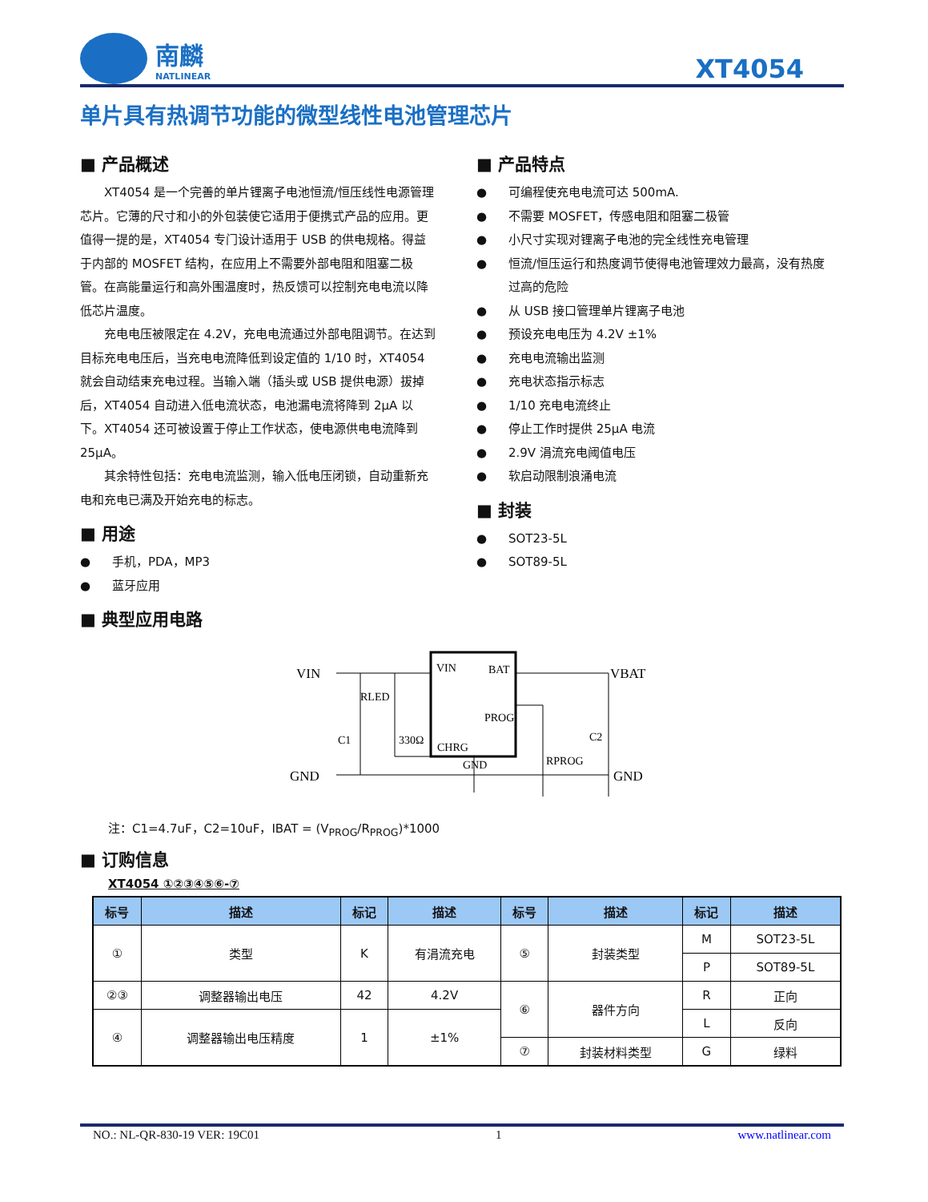南麟
NATLINEAR
XT4054
单片具有热调节功能的微型线性电池管理芯片
■ 产品概述
XT4054 是一个完善的单片锂离子电池恒流/恒压线性电源管理芯片。它薄的尺寸和小的外包装使它适用于便携式产品的应用。更值得一提的是，XT4054 专门设计适用于 USB 的供电规格。得益于内部的 MOSFET 结构，在应用上不需要外部电阻和阻塞二极管。在高能量运行和高外围温度时，热反馈可以控制充电电流以降低芯片温度。
充电电压被限定在 4.2V，充电电流通过外部电阻调节。在达到目标充电电压后，当充电电流降低到设定值的 1/10 时，XT4054 就会自动结束充电过程。当输入端（插头或 USB 提供电源）拔掉后，XT4054 自动进入低电流状态，电池漏电流将降到 2μA 以下。XT4054 还可被设置于停止工作状态，使电源供电电流降到 25μA。
其余特性包括：充电电流监测，输入低电压闭锁，自动重新充电和充电已满及开始充电的标志。
■ 用途
● 手机，PDA，MP3
● 蓝牙应用
■ 产品特点
● 可编程使充电电流可达 500mA.
● 不需要 MOSFET，传感电阻和阻塞二极管
● 小尺寸实现对锂离子电池的完全线性充电管理
● 恒流/恒压运行和热度调节使得电池管理效力最高，没有热度过高的危险
● 从 USB 接口管理单片锂离子电池
● 预设充电电压为 4.2V ±1%
● 充电电流输出监测
● 充电状态指示标志
● 1/10 充电电流终止
● 停止工作时提供 25μA 电流
● 2.9V 涓流充电阈值电压
● 软启动限制浪涌电流
■ 封装
● SOT23-5L
● SOT89-5L
■ 典型应用电路
VIN
VBAT
GND
GND
VIN
BAT
PROG
CHRG
GND
RLED
330Ω
C1
C2
RPROG
注：C1=4.7uF，C2=10uF，IBAT = (V<sub>PROG</sub>/R<sub>PROG</sub>)*1000
■ 订购信息
XT4054 ①②③④⑤⑥-⑦
| 标号 | 描述 | 标记 | 描述 | 标号 | 描述 | 标记 | 描述 |
| --- | --- | --- | --- | --- | --- | --- | --- |
| ① | 类型 | K | 有涓流充电 | ⑤ | 封装类型 | M | SOT23-5L |
| | | | | | | P | SOT89-5L |
| ②③ | 调整器输出电压 | 42 | 4.2V | ⑥ | 器件方向 | R | 正向 |
| ④ | 调整器输出电压精度 | 1 | ±1% | | | L | 反向 |
| | | | | ⑦ | 封装材料类型 | G | 绿料 |
NO.: NL-QR-830-19 VER: 19C01 1 www.natlinear.com